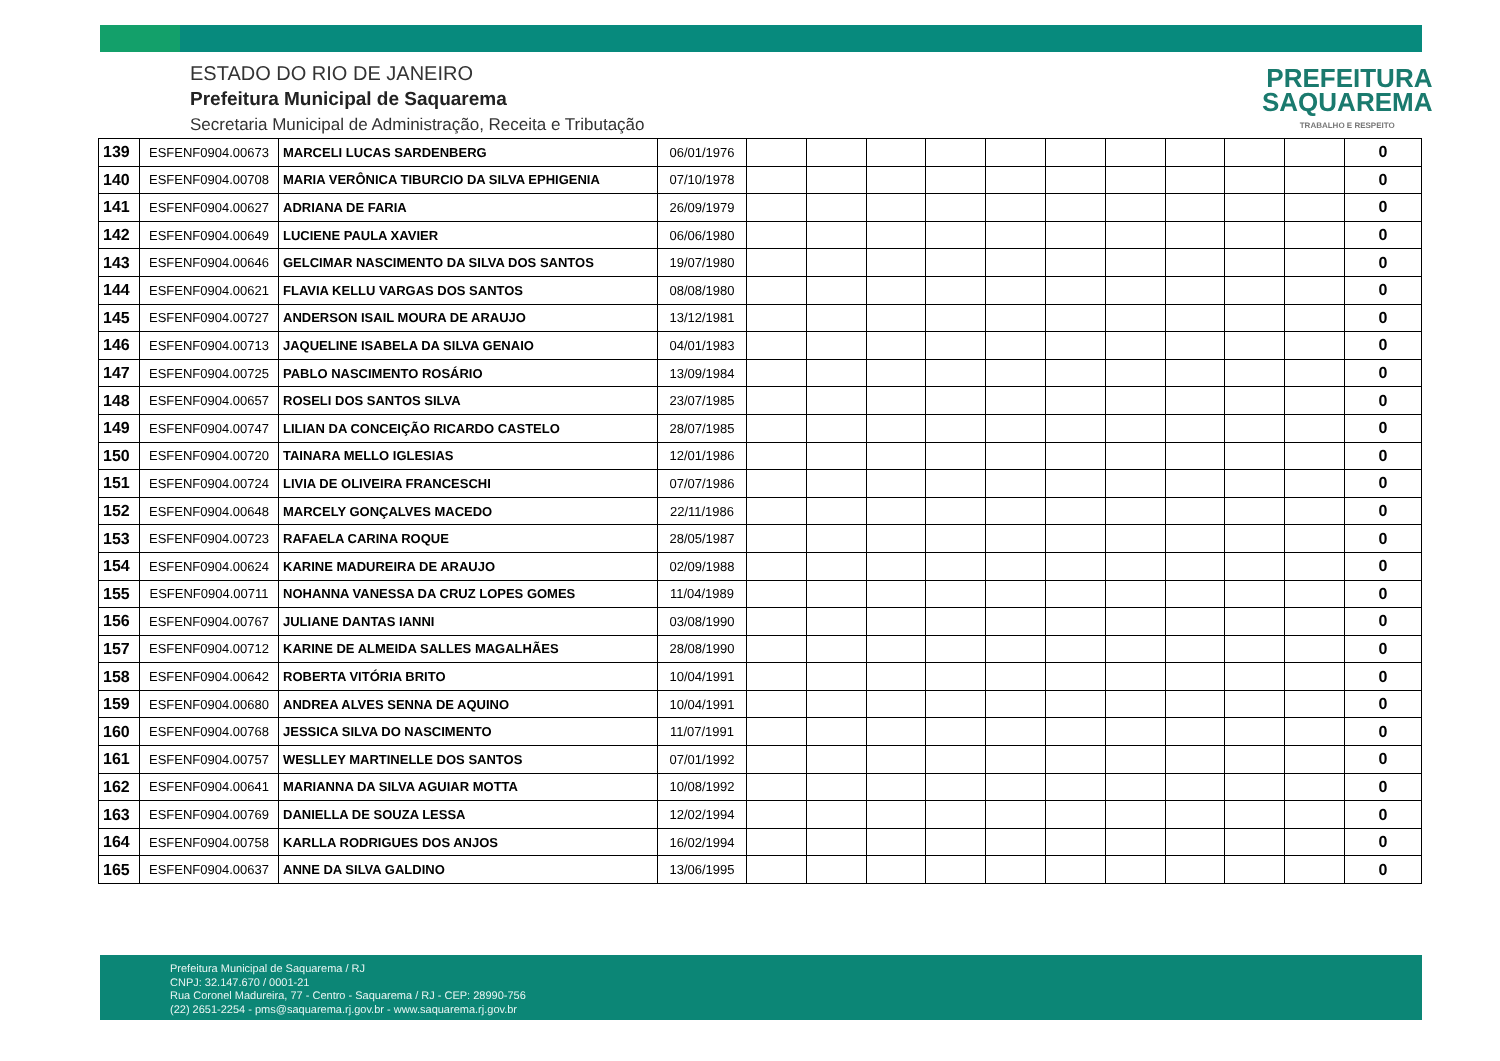ESTADO DO RIO DE JANEIRO
Prefeitura Municipal de Saquarema
Secretaria Municipal de Administração, Receita e Tributação
PREFEITURA
SAQUAREMA
TRABALHO E RESPEITO
| 139 | ESFENF0904.00673 | MARCELI LUCAS SARDENBERG | 06/01/1976 | | | | | | | | | | | 0 |
| 140 | ESFENF0904.00708 | MARIA VERÔNICA TIBURCIO DA SILVA EPHIGENIA | 07/10/1978 | | | | | | | | | | | 0 |
| 141 | ESFENF0904.00627 | ADRIANA DE FARIA | 26/09/1979 | | | | | | | | | | | 0 |
| 142 | ESFENF0904.00649 | LUCIENE PAULA XAVIER | 06/06/1980 | | | | | | | | | | | 0 |
| 143 | ESFENF0904.00646 | GELCIMAR NASCIMENTO DA SILVA DOS SANTOS | 19/07/1980 | | | | | | | | | | | 0 |
| 144 | ESFENF0904.00621 | FLAVIA KELLU VARGAS DOS SANTOS | 08/08/1980 | | | | | | | | | | | 0 |
| 145 | ESFENF0904.00727 | ANDERSON ISAIL MOURA DE ARAUJO | 13/12/1981 | | | | | | | | | | | 0 |
| 146 | ESFENF0904.00713 | JAQUELINE ISABELA DA SILVA GENAIO | 04/01/1983 | | | | | | | | | | | 0 |
| 147 | ESFENF0904.00725 | PABLO NASCIMENTO ROSÁRIO | 13/09/1984 | | | | | | | | | | | 0 |
| 148 | ESFENF0904.00657 | ROSELI DOS SANTOS SILVA | 23/07/1985 | | | | | | | | | | | 0 |
| 149 | ESFENF0904.00747 | LILIAN DA CONCEIÇÃO RICARDO CASTELO | 28/07/1985 | | | | | | | | | | | 0 |
| 150 | ESFENF0904.00720 | TAINARA MELLO IGLESIAS | 12/01/1986 | | | | | | | | | | | 0 |
| 151 | ESFENF0904.00724 | LIVIA DE OLIVEIRA FRANCESCHI | 07/07/1986 | | | | | | | | | | | 0 |
| 152 | ESFENF0904.00648 | MARCELY GONÇALVES MACEDO | 22/11/1986 | | | | | | | | | | | 0 |
| 153 | ESFENF0904.00723 | RAFAELA CARINA ROQUE | 28/05/1987 | | | | | | | | | | | 0 |
| 154 | ESFENF0904.00624 | KARINE MADUREIRA DE ARAUJO | 02/09/1988 | | | | | | | | | | | 0 |
| 155 | ESFENF0904.00711 | NOHANNA VANESSA DA CRUZ LOPES GOMES | 11/04/1989 | | | | | | | | | | | 0 |
| 156 | ESFENF0904.00767 | JULIANE DANTAS IANNI | 03/08/1990 | | | | | | | | | | | 0 |
| 157 | ESFENF0904.00712 | KARINE DE ALMEIDA SALLES MAGALHÃES | 28/08/1990 | | | | | | | | | | | 0 |
| 158 | ESFENF0904.00642 | ROBERTA VITÓRIA BRITO | 10/04/1991 | | | | | | | | | | | 0 |
| 159 | ESFENF0904.00680 | ANDREA ALVES SENNA DE AQUINO | 10/04/1991 | | | | | | | | | | | 0 |
| 160 | ESFENF0904.00768 | JESSICA SILVA DO NASCIMENTO | 11/07/1991 | | | | | | | | | | | 0 |
| 161 | ESFENF0904.00757 | WESLLEY MARTINELLE DOS SANTOS | 07/01/1992 | | | | | | | | | | | 0 |
| 162 | ESFENF0904.00641 | MARIANNA DA SILVA AGUIAR MOTTA | 10/08/1992 | | | | | | | | | | | 0 |
| 163 | ESFENF0904.00769 | DANIELLA DE SOUZA LESSA | 12/02/1994 | | | | | | | | | | | 0 |
| 164 | ESFENF0904.00758 | KARLLA RODRIGUES DOS ANJOS | 16/02/1994 | | | | | | | | | | | 0 |
| 165 | ESFENF0904.00637 | ANNE DA SILVA GALDINO | 13/06/1995 | | | | | | | | | | | 0 |
Prefeitura Municipal de Saquarema / RJ
CNPJ: 32.147.670 / 0001-21
Rua Coronel Madureira, 77 - Centro - Saquarema / RJ - CEP: 28990-756
(22) 2651-2254 - pms@saquarema.rj.gov.br - www.saquarema.rj.gov.br